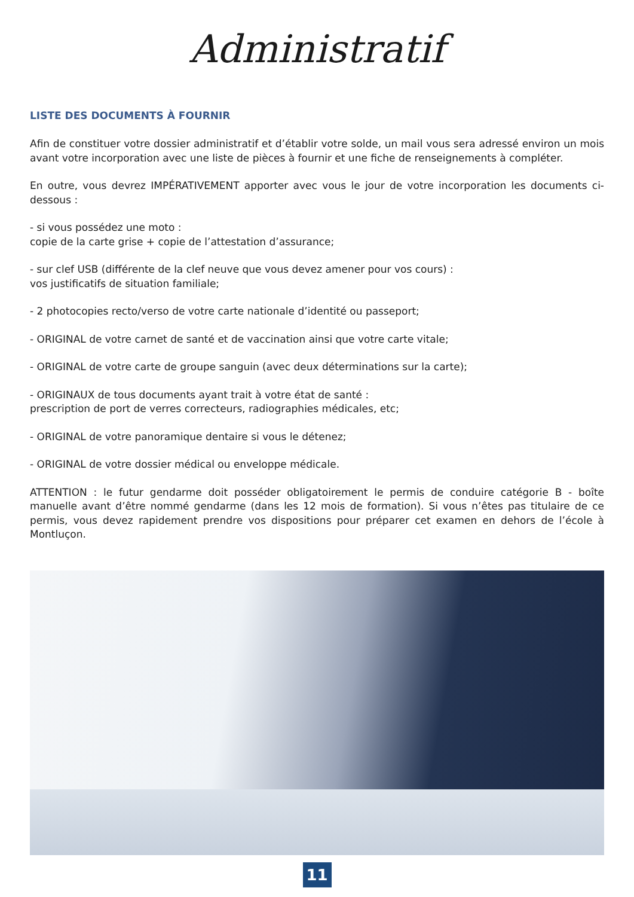Administratif
LISTE DES DOCUMENTS À FOURNIR
Afin de constituer votre dossier administratif et d’établir votre solde, un mail vous sera adressé environ un mois avant votre incorporation avec une liste de pièces à fournir et une fiche de renseignements à compléter.
En outre, vous devrez IMPÉRATIVEMENT apporter avec vous le jour de votre incorporation les documents ci-dessous :
- si vous possédez une moto :
copie de la carte grise + copie de l’attestation d’assurance;
- sur clef USB (différente de la clef neuve que vous devez amener pour vos cours) :
vos justificatifs de situation familiale;
- 2 photocopies recto/verso de votre carte nationale d’identité ou passeport;
- ORIGINAL de votre carnet de santé et de vaccination ainsi que votre carte vitale;
- ORIGINAL de votre carte de groupe sanguin (avec deux déterminations sur la carte);
- ORIGINAUX de tous documents ayant trait à votre état de santé :
prescription de port de verres correcteurs, radiographies médicales, etc;
- ORIGINAL de votre panoramique dentaire si vous le détenez;
- ORIGINAL de votre dossier médical ou enveloppe médicale.
ATTENTION : le futur gendarme doit posséder obligatoirement le permis de conduire catégorie B - boîte manuelle avant d’être nommé gendarme (dans les 12 mois de formation). Si vous n’êtes pas titulaire de ce permis, vous devez rapidement prendre vos dispositions pour préparer cet examen en dehors de l’école à Montluçon.
11